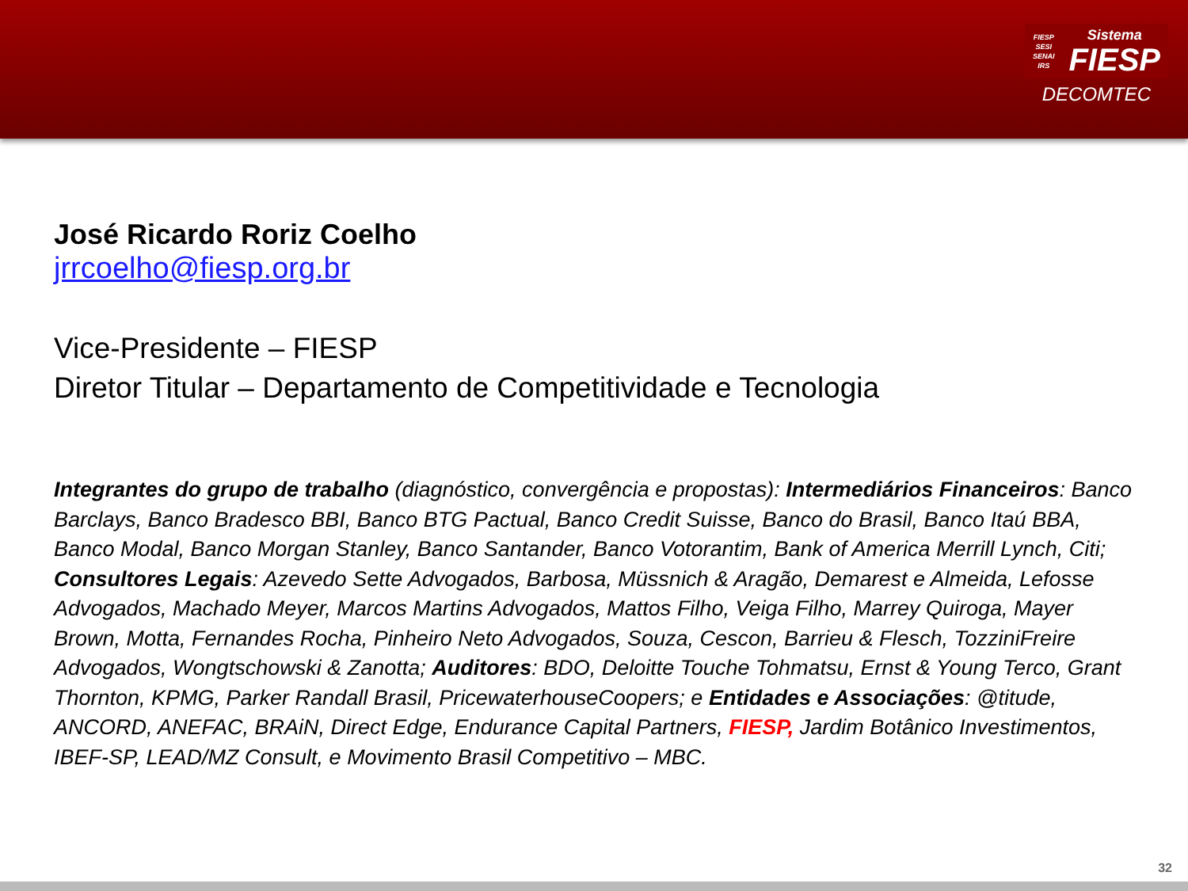FIESP
SESI
SENAI
IRS
Sistema
FIESP
DECOMTEC
José Ricardo Roriz Coelho
jrrcoelho@fiesp.org.br
Vice-Presidente – FIESP
Diretor Titular – Departamento de Competitividade e Tecnologia
Integrantes do grupo de trabalho (diagnóstico, convergência e propostas): Intermediários Financeiros: Banco Barclays, Banco Bradesco BBI, Banco BTG Pactual, Banco Credit Suisse, Banco do Brasil, Banco Itaú BBA, Banco Modal, Banco Morgan Stanley, Banco Santander, Banco Votorantim, Bank of America Merrill Lynch, Citi; Consultores Legais: Azevedo Sette Advogados, Barbosa, Müssnich & Aragão, Demarest e Almeida, Lefosse Advogados, Machado Meyer, Marcos Martins Advogados, Mattos Filho, Veiga Filho, Marrey Quiroga, Mayer Brown, Motta, Fernandes Rocha, Pinheiro Neto Advogados, Souza, Cescon, Barrieu & Flesch, TozziniFreire Advogados, Wongtschowski & Zanotta; Auditores: BDO, Deloitte Touche Tohmatsu, Ernst & Young Terco, Grant Thornton, KPMG, Parker Randall Brasil, PricewaterhouseCoopers; e Entidades e Associações: @titude, ANCORD, ANEFAC, BRAiN, Direct Edge, Endurance Capital Partners, FIESP, Jardim Botânico Investimentos, IBEF-SP, LEAD/MZ Consult, e Movimento Brasil Competitivo – MBC.
32